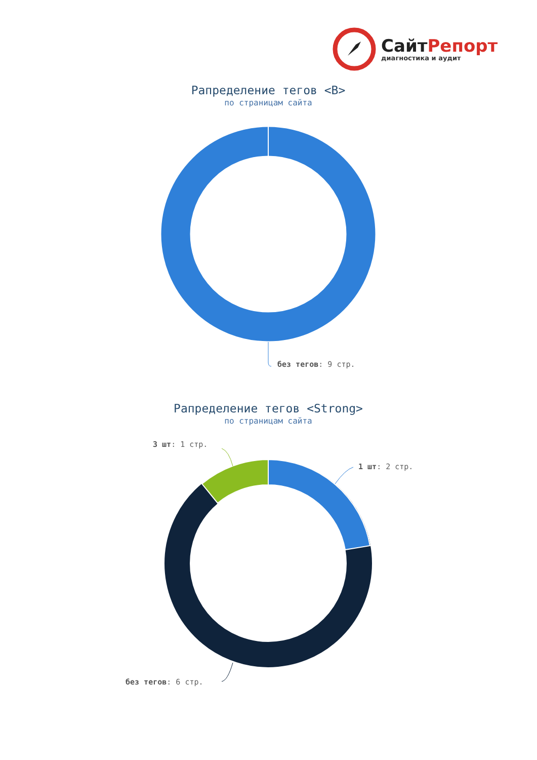СайтРепорт
диагностика и аудит
Рапределение тегов <B>
по страницам сайта
без тегов: 9 стр.
Рапределение тегов <Strong>
по страницам сайта
3 шт: 1 стр.
1 шт: 2 стр.
без тегов: 6 стр.